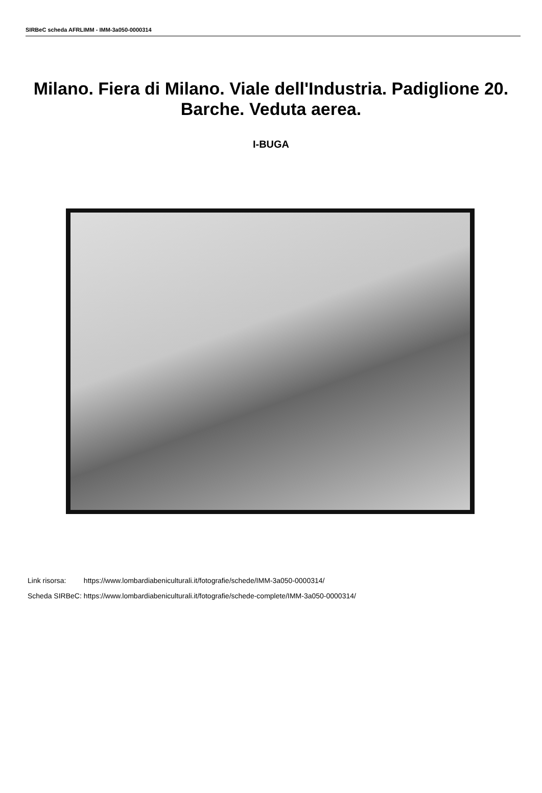SIRBeC scheda AFRLIMM - IMM-3a050-0000314
Milano. Fiera di Milano. Viale dell'Industria. Padiglione 20. Barche. Veduta aerea.
I-BUGA
| Link risorsa: | https://www.lombardiabeniculturali.it/fotografie/schede/IMM-3a050-0000314/ |
| Scheda SIRBeC: | https://www.lombardiabeniculturali.it/fotografie/schede-complete/IMM-3a050-0000314/ |